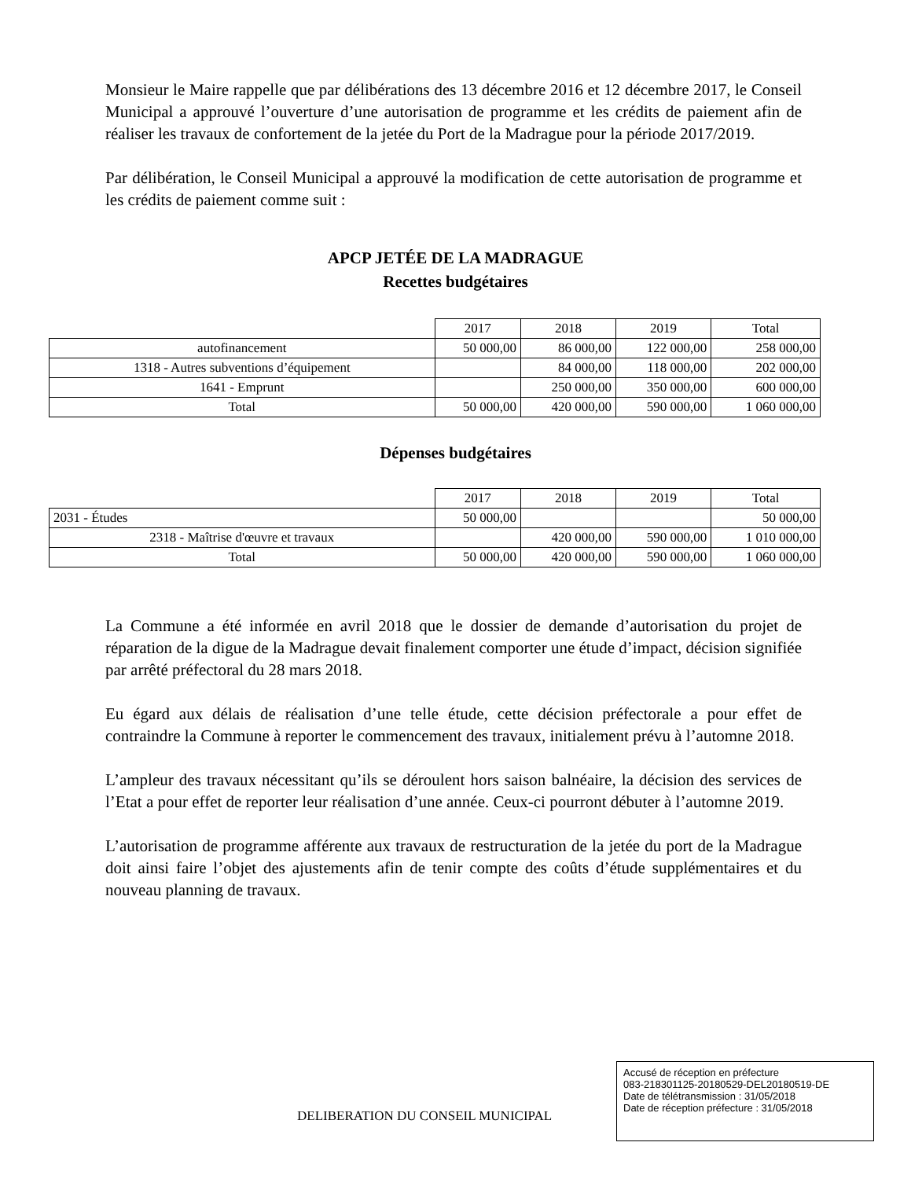Monsieur le Maire rappelle que par délibérations des 13 décembre 2016 et 12 décembre 2017, le Conseil Municipal a approuvé l’ouverture d’une autorisation de programme et les crédits de paiement afin de réaliser les travaux de confortement de la jetée du Port de la Madrague pour la période 2017/2019.
Par délibération, le Conseil Municipal a approuvé la modification de cette autorisation de programme et les crédits de paiement comme suit :
APCP JETÉE DE LA MADRAGUE
Recettes budgétaires
| | 2017 | 2018 | 2019 | Total |
| autofinancement | 50 000,00 | 86 000,00 | 122 000,00 | 258 000,00 |
| 1318 - Autres subventions d’équipement | | 84 000,00 | 118 000,00 | 202 000,00 |
| 1641 - Emprunt | | 250 000,00 | 350 000,00 | 600 000,00 |
| Total | 50 000,00 | 420 000,00 | 590 000,00 | 1 060 000,00 |
Dépenses budgétaires
| | 2017 | 2018 | 2019 | Total |
| 2031 - Études | 50 000,00 | | | 50 000,00 |
| 2318 - Maîtrise d'œuvre et travaux | | 420 000,00 | 590 000,00 | 1 010 000,00 |
| Total | 50 000,00 | 420 000,00 | 590 000,00 | 1 060 000,00 |
La Commune a été informée en avril 2018 que le dossier de demande d’autorisation du projet de réparation de la digue de la Madrague devait finalement comporter une étude d’impact, décision signifiée par arrêté préfectoral du 28 mars 2018.
Eu égard aux délais de réalisation d’une telle étude, cette décision préfectorale a pour effet de contraindre la Commune à reporter le commencement des travaux, initialement prévu à l’automne 2018.
L’ampleur des travaux nécessitant qu’ils se déroulent hors saison balnéaire, la décision des services de l’Etat a pour effet de reporter leur réalisation d’une année. Ceux-ci pourront débuter à l’automne 2019.
L’autorisation de programme afférente aux travaux de restructuration de la jetée du port de la Madrague doit ainsi faire l’objet des ajustements afin de tenir compte des coûts d’étude supplémentaires et du nouveau planning de travaux.
DELIBERATION DU CONSEIL MUNICIPAL
Accusé de réception en préfecture
083-218301125-20180529-DEL20180519-DE
Date de télétransmission : 31/05/2018
Date de réception préfecture : 31/05/2018